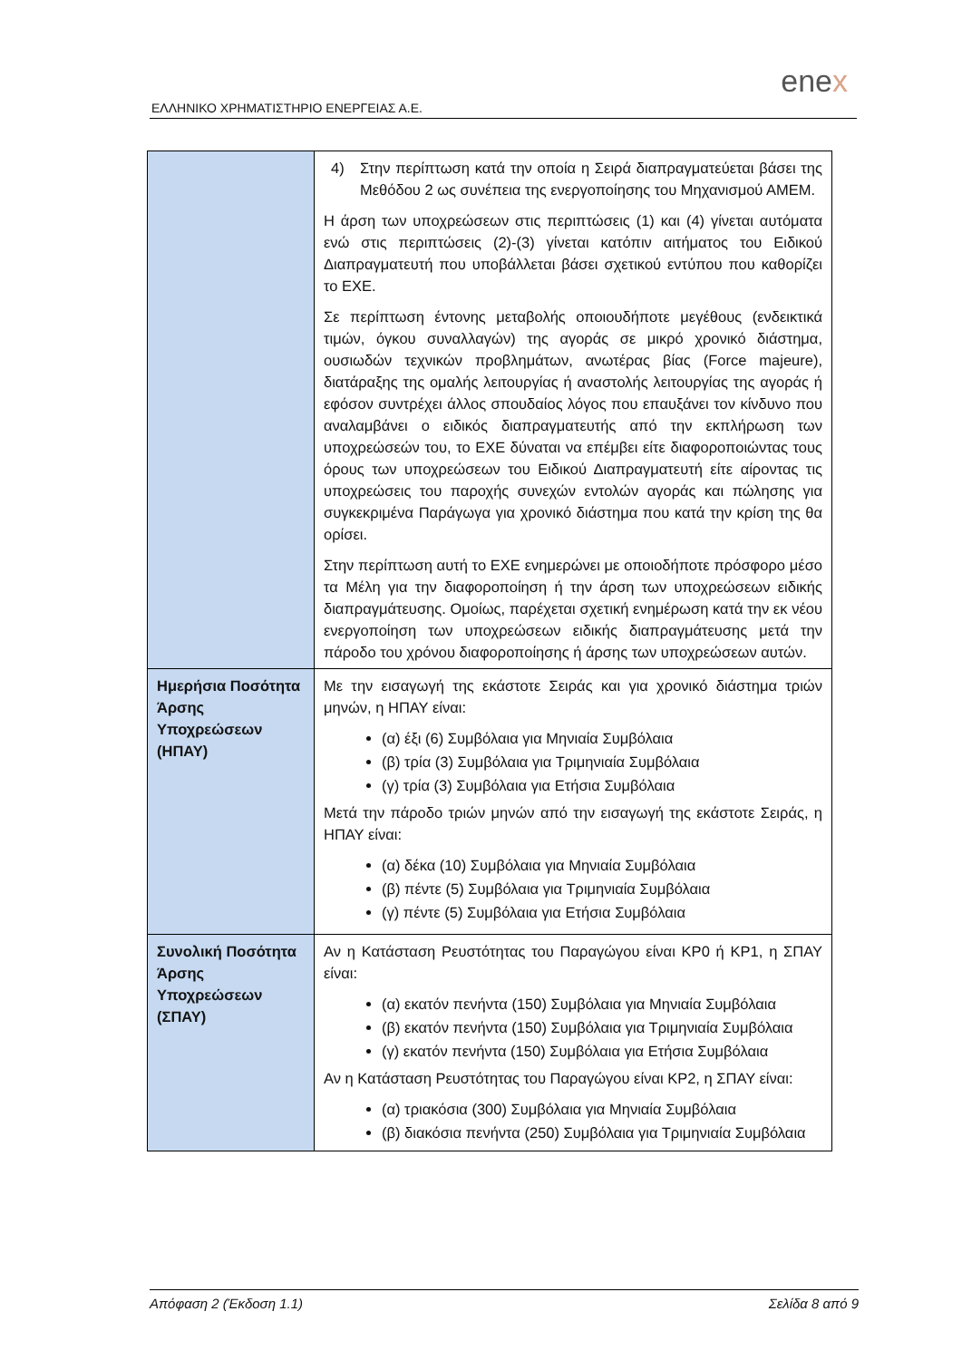enex
ΕΛΛΗΝΙΚΟ ΧΡΗΜΑΤΙΣΤΗΡΙΟ ΕΝΕΡΓΕΙΑΣ Α.Ε.
| | 4) Στην περίπτωση κατά την οποία η Σειρά διαπραγματεύεται βάσει της Μεθόδου 2 ως συνέπεια της ενεργοποίησης του Μηχανισμού ΑΜΕΜ. Η άρση των υποχρεώσεων στις περιπτώσεις (1) και (4) γίνεται αυτόματα ενώ στις περιπτώσεις (2)-(3) γίνεται κατόπιν αιτήματος του Ειδικού Διαπραγματευτή που υποβάλλεται βάσει σχετικού εντύπου που καθορίζει το ΕΧΕ. Σε περίπτωση έντονης μεταβολής οποιουδήποτε μεγέθους (ενδεικτικά τιμών, όγκου συναλλαγών) της αγοράς σε μικρό χρονικό διάστημα, ουσιωδών τεχνικών προβλημάτων, ανωτέρας βίας (Force majeure), διατάραξης της ομαλής λειτουργίας ή αναστολής λειτουργίας της αγοράς ή εφόσον συντρέχει άλλος σπουδαίος λόγος που επαυξάνει τον κίνδυνο που αναλαμβάνει ο ειδικός διαπραγματευτής από την εκπλήρωση των υποχρεώσεών του, το ΕΧΕ δύναται να επέμβει είτε διαφοροποιώντας τους όρους των υποχρεώσεων του Ειδικού Διαπραγματευτή είτε αίροντας τις υποχρεώσεις του παροχής συνεχών εντολών αγοράς και πώλησης για συγκεκριμένα Παράγωγα για χρονικό διάστημα που κατά την κρίση της θα ορίσει. Στην περίπτωση αυτή το ΕΧΕ ενημερώνει με οποιοδήποτε πρόσφορο μέσο τα Μέλη για την διαφοροποίηση ή την άρση των υποχρεώσεων ειδικής διαπραγμάτευσης. Ομοίως, παρέχεται σχετική ενημέρωση κατά την εκ νέου ενεργοποίηση των υποχρεώσεων ειδικής διαπραγμάτευσης μετά την πάροδο του χρόνου διαφοροποίησης ή άρσης των υποχρεώσεων αυτών. |
| Ημερήσια Ποσότητα Άρσης Υποχρεώσεων (ΗΠΑΥ) | Με την εισαγωγή της εκάστοτε Σειράς και για χρονικό διάστημα τριών μηνών, η ΗΠΑΥ είναι: (α) έξι (6) Συμβόλαια για Μηνιαία Συμβόλαια (β) τρία (3) Συμβόλαια για Τριμηνιαία Συμβόλαια (γ) τρία (3) Συμβόλαια για Ετήσια Συμβόλαια Μετά την πάροδο τριών μηνών από την εισαγωγή της εκάστοτε Σειράς, η ΗΠΑΥ είναι: (α) δέκα (10) Συμβόλαια για Μηνιαία Συμβόλαια (β) πέντε (5) Συμβόλαια για Τριμηνιαία Συμβόλαια (γ) πέντε (5) Συμβόλαια για Ετήσια Συμβόλαια |
| Συνολική Ποσότητα Άρσης Υποχρεώσεων (ΣΠΑΥ) | Αν η Κατάσταση Ρευστότητας του Παραγώγου είναι ΚΡ0 ή ΚΡ1, η ΣΠΑΥ είναι: (α) εκατόν πενήντα (150) Συμβόλαια για Μηνιαία Συμβόλαια (β) εκατόν πενήντα (150) Συμβόλαια για Τριμηνιαία Συμβόλαια (γ) εκατόν πενήντα (150) Συμβόλαια για Ετήσια Συμβόλαια Αν η Κατάσταση Ρευστότητας του Παραγώγου είναι ΚΡ2, η ΣΠΑΥ είναι: (α) τριακόσια (300) Συμβόλαια για Μηνιαία Συμβόλαια (β) διακόσια πενήντα (250) Συμβόλαια για Τριμηνιαία Συμβόλαια |
Απόφαση 2 (Έκδοση 1.1) Σελίδα 8 από 9